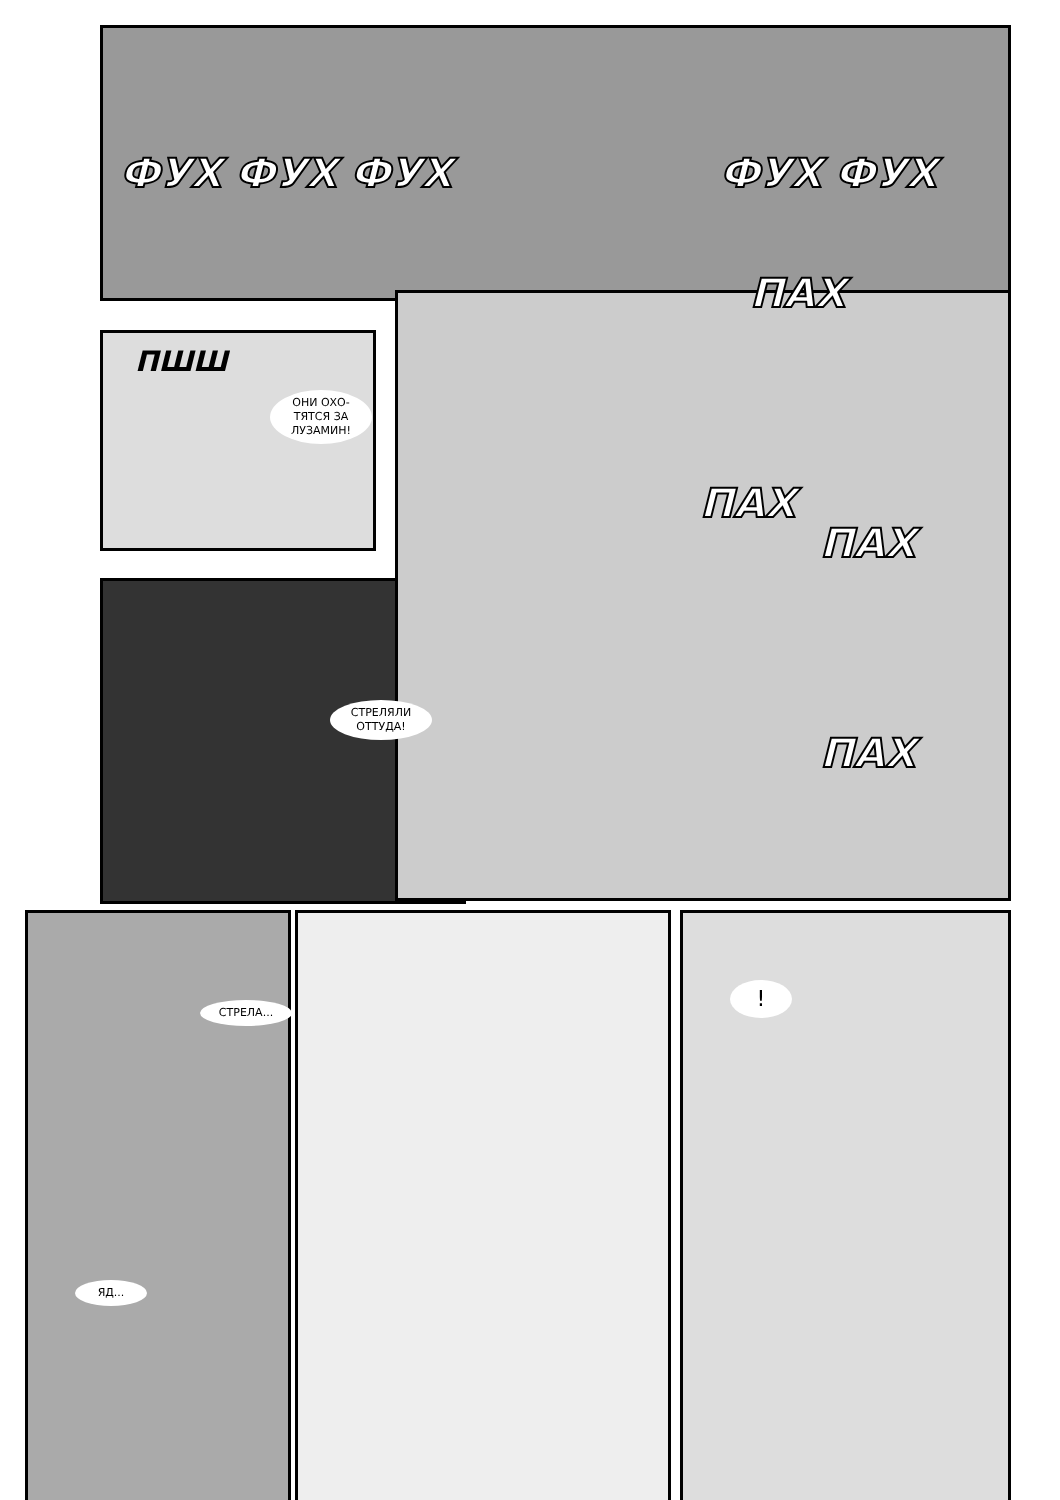ФУХ ФУХ ФУХ ФУХ ФУХ
ПШШ
ОНИ ОХО-
ТЯТСЯ ЗА
ЛУЗАМИН!
ПАХ
ПАХ
ПАХ
СТРЕЛЯЛИ
ОТТУДА!
ПАХ
СТРЕЛА...
ЯД...
!